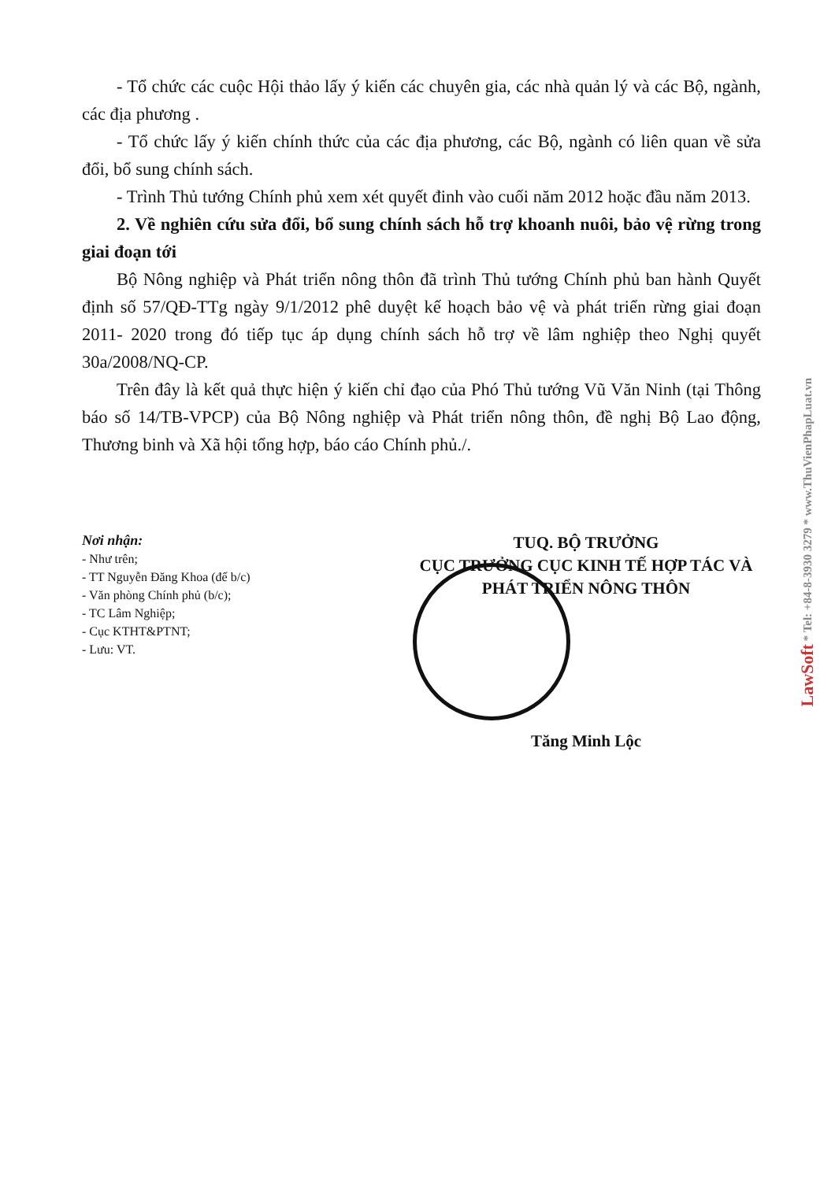- Tổ chức các cuộc Hội thảo lấy ý kiến các chuyên gia, các nhà quản lý và các Bộ, ngành, các địa phương .
- Tổ chức lấy ý kiến chính thức của các địa phương, các Bộ, ngành có liên quan về sửa đổi, bổ sung chính sách.
- Trình Thủ tướng Chính phủ xem xét quyết đinh vào cuối năm 2012 hoặc đầu năm 2013.
2. Về nghiên cứu sửa đổi, bổ sung chính sách hỗ trợ khoanh nuôi, bảo vệ rừng trong giai đoạn tới
Bộ Nông nghiệp và Phát triển nông thôn đã trình Thủ tướng Chính phủ ban hành Quyết định số 57/QĐ-TTg ngày 9/1/2012 phê duyệt kế hoạch bảo vệ và phát triển rừng giai đoạn 2011- 2020 trong đó tiếp tục áp dụng chính sách hỗ trợ về lâm nghiệp theo Nghị quyết 30a/2008/NQ-CP.
Trên đây là kết quả thực hiện ý kiến chỉ đạo của Phó Thủ tướng Vũ Văn Ninh (tại Thông báo số 14/TB-VPCP) của Bộ Nông nghiệp và Phát triển nông thôn, đề nghị Bộ Lao động, Thương binh và Xã hội tổng hợp, báo cáo Chính phủ./.
Nơi nhận:
- Như trên;
- TT Nguyễn Đăng Khoa (để b/c)
- Văn phòng Chính phủ (b/c);
- TC Lâm Nghiệp;
- Cục KTHT&PTNT;
- Lưu: VT.
TUQ. BỘ TRƯỞNG
CỤC TRƯỞNG CỤC KINH TẾ HỢP TÁC VÀ
PHÁT TRIỂN NÔNG THÔN
Tăng Minh Lộc
LawSoft * Tel: +84-8-3930 3279 * www.ThuVienPhapLuat.vn